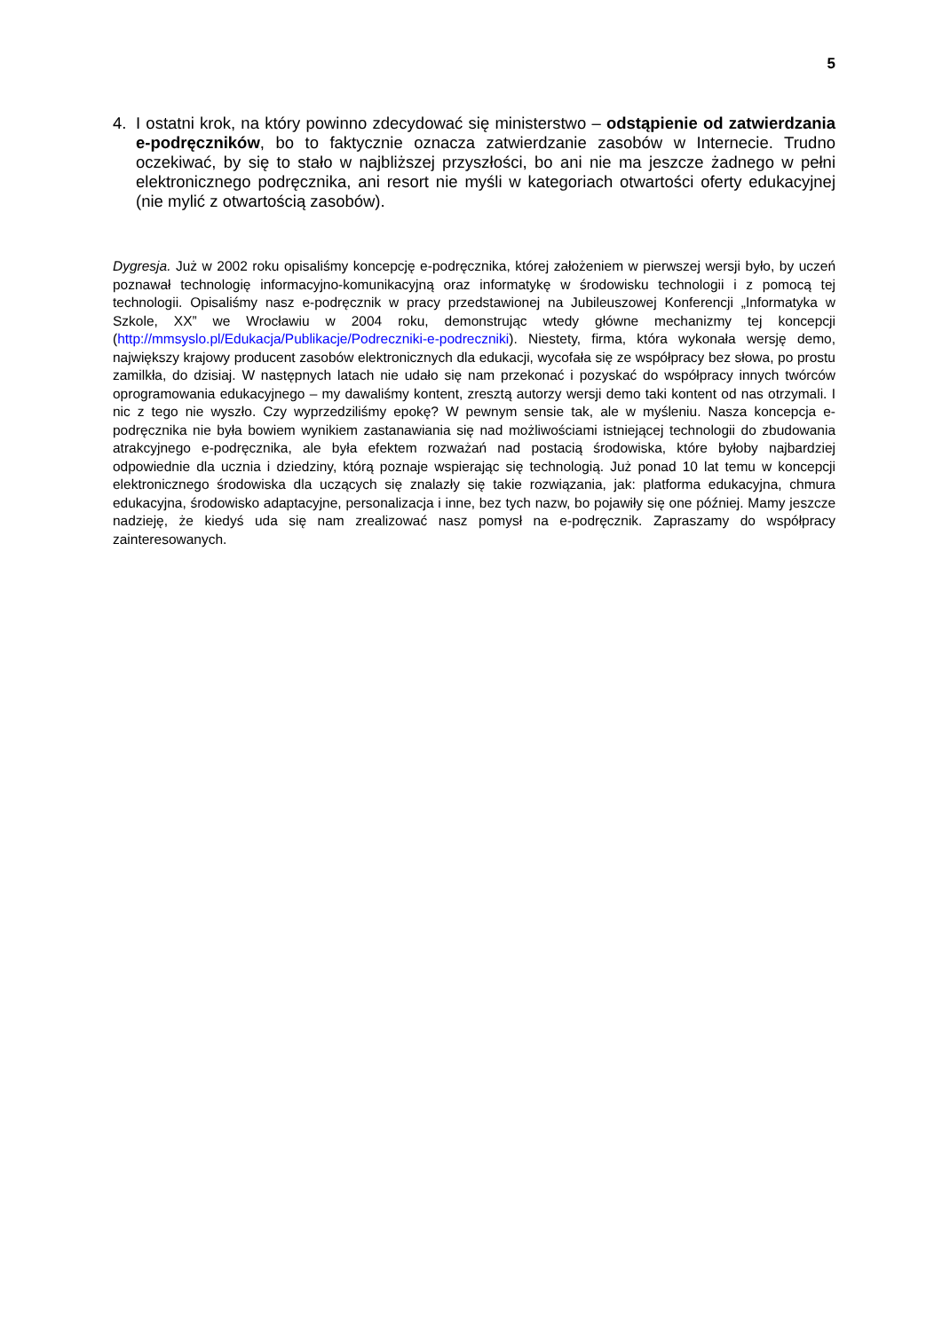5
4. I ostatni krok, na który powinno zdecydować się ministerstwo – odstąpienie od zatwierdzania e-podręczników, bo to faktycznie oznacza zatwierdzanie zasobów w Internecie. Trudno oczekiwać, by się to stało w najbliższej przyszłości, bo ani nie ma jeszcze żadnego w pełni elektronicznego podręcznika, ani resort nie myśli w kategoriach otwartości oferty edukacyjnej (nie mylić z otwartością zasobów).
Dygresja. Już w 2002 roku opisaliśmy koncepcję e-podręcznika, której założeniem w pierwszej wersji było, by uczeń poznawał technologię informacyjno-komunikacyjną oraz informatykę w środowisku technologii i z pomocą tej technologii. Opisaliśmy nasz e-podręcznik w pracy przedstawionej na Jubileuszowej Konferencji „Informatyka w Szkole, XX” we Wrocławiu w 2004 roku, demonstrując wtedy główne mechanizmy tej koncepcji (http://mmsyslo.pl/Edukacja/Publikacje/Podreczniki-e-podreczniki). Niestety, firma, która wykonała wersję demo, największy krajowy producent zasobów elektronicznych dla edukacji, wycofała się ze współpracy bez słowa, po prostu zamilkła, do dzisiaj. W następnych latach nie udało się nam przekonać i pozyskać do współpracy innych twórców oprogramowania edukacyjnego – my dawaliśmy kontent, zresztą autorzy wersji demo taki kontent od nas otrzymali. I nic z tego nie wyszło. Czy wyprzedziliśmy epokę? W pewnym sensie tak, ale w myśleniu. Nasza koncepcja e-podręcznika nie była bowiem wynikiem zastanawiania się nad możliwościami istniejącej technologii do zbudowania atrakcyjnego e-podręcznika, ale była efektem rozważań nad postacią środowiska, które byłoby najbardziej odpowiednie dla ucznia i dziedziny, którą poznaje wspierając się technologią. Już ponad 10 lat temu w koncepcji elektronicznego środowiska dla uczących się znalazły się takie rozwiązania, jak: platforma edukacyjna, chmura edukacyjna, środowisko adaptacyjne, personalizacja i inne, bez tych nazw, bo pojawiły się one później. Mamy jeszcze nadzieję, że kiedyś uda się nam zrealizować nasz pomysł na e-podręcznik. Zapraszamy do współpracy zainteresowanych.